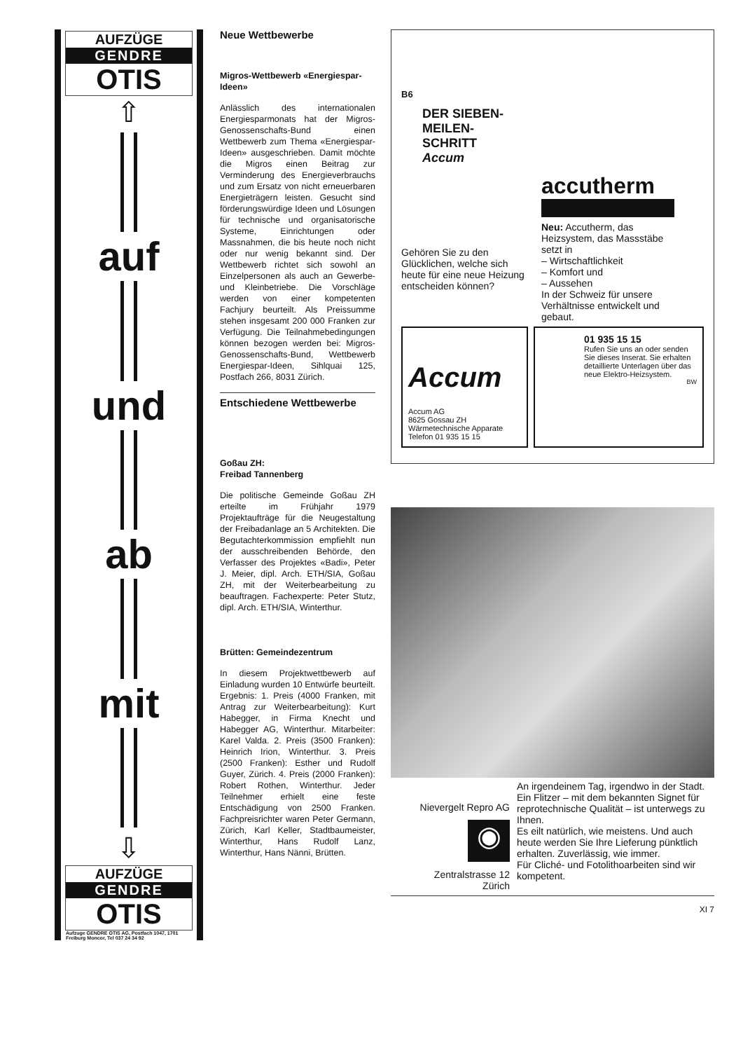AUFZÜGE
GENDRE
OTIS
⇧
auf
und
ab
mit
⇩
AUFZÜGE
GENDRE
OTIS
Aufzuge GENDRE OTIS AG, Postfach 1047, 1701 Freiburg Moncor, Tel 037 24 34 92
Neue Wettbewerbe
Migros-Wettbewerb «Energiespar-Ideen»
Anlässlich des internationalen Energiesparmonats hat der Migros-Genossenschafts-Bund einen Wettbewerb zum Thema «Energiespar-Ideen» ausgeschrieben. Damit möchte die Migros einen Beitrag zur Verminderung des Energieverbrauchs und zum Ersatz von nicht erneuerbaren Energieträgern leisten. Gesucht sind förderungswürdige Ideen und Lösungen für technische und organisatorische Systeme, Einrichtungen oder Massnahmen, die bis heute noch nicht oder nur wenig bekannt sind. Der Wettbewerb richtet sich sowohl an Einzelpersonen als auch an Gewerbe- und Kleinbetriebe. Die Vorschläge werden von einer kompetenten Fachjury beurteilt. Als Preissumme stehen insgesamt 200 000 Franken zur Verfügung. Die Teilnahmebedingungen können bezogen werden bei: Migros-Genossenschafts-Bund, Wettbewerb Energiespar-Ideen, Sihlquai 125, Postfach 266, 8031 Zürich.
Entschiedene Wettbewerbe
Goßau ZH:
Freibad Tannenberg
Die politische Gemeinde Goßau ZH erteilte im Frühjahr 1979 Projektaufträge für die Neugestaltung der Freibadanlage an 5 Architekten. Die Begutachterkommission empfiehlt nun der ausschreibenden Behörde, den Verfasser des Projektes «Badi», Peter J. Meier, dipl. Arch. ETH/SIA, Goßau ZH, mit der Weiterbearbeitung zu beauftragen. Fachexperte: Peter Stutz, dipl. Arch. ETH/SIA, Winterthur.
Brütten: Gemeindezentrum
In diesem Projektwettbewerb auf Einladung wurden 10 Entwürfe beurteilt. Ergebnis: 1. Preis (4000 Franken, mit Antrag zur Weiterbearbeitung): Kurt Habegger, in Firma Knecht und Habegger AG, Winterthur. Mitarbeiter: Karel Valda. 2. Preis (3500 Franken): Heinrich Irion, Winterthur. 3. Preis (2500 Franken): Esther und Rudolf Guyer, Zürich. 4. Preis (2000 Franken): Robert Rothen, Winterthur. Jeder Teilnehmer erhielt eine feste Entschädigung von 2500 Franken. Fachpreisrichter waren Peter Germann, Zürich, Karl Keller, Stadtbaumeister, Winterthur, Hans Rudolf Lanz, Winterthur, Hans Nänni, Brütten.
B6
DER SIEBEN-MEILEN-SCHRITT
Accum
Gehören Sie zu den Glücklichen, welche sich heute für eine neue Heizung entscheiden können?
accutherm
Neu: Accutherm, das Heizsystem, das Massstäbe setzt in
– Wirtschaftlichkeit
– Komfort und
– Aussehen
In der Schweiz für unsere Verhältnisse entwickelt und gebaut.
Accum
Accum AG
8625 Gossau ZH
Wärmetechnische Apparate
Telefon 01 935 15 15
01 935 15 15
Rufen Sie uns an oder senden Sie dieses Inserat. Sie erhalten detaillierte Unterlagen über das neue Elektro-Heizsystem.
BW
Nievergelt Repro AG
◉
Zentralstrasse 12
Zürich
An irgendeinem Tag, irgendwo in der Stadt. Ein Flitzer – mit dem bekannten Signet für reprotechnische Qualität – ist unterwegs zu Ihnen.
Es eilt natürlich, wie meistens. Und auch heute werden Sie Ihre Lieferung pünktlich erhalten. Zuverlässig, wie immer.
Für Cliché- und Fotolithoarbeiten sind wir kompetent.
XI 7